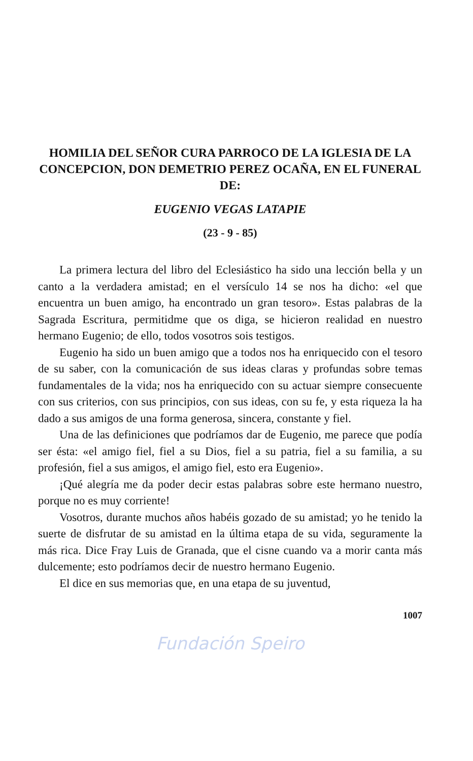HOMILIA DEL SEÑOR CURA PARROCO DE LA IGLESIA DE LA CONCEPCION, DON DEMETRIO PEREZ OCAÑA, EN EL FUNERAL DE:
EUGENIO VEGAS LATAPIE
(23 - 9 - 85)
La primera lectura del libro del Eclesiástico ha sido una lección bella y un canto a la verdadera amistad; en el versículo 14 se nos ha dicho: «el que encuentra un buen amigo, ha encontrado un gran tesoro». Estas palabras de la Sagrada Escritura, permitidme que os diga, se hicieron realidad en nuestro hermano Eugenio; de ello, todos vosotros sois testigos.
Eugenio ha sido un buen amigo que a todos nos ha enriquecido con el tesoro de su saber, con la comunicación de sus ideas claras y profundas sobre temas fundamentales de la vida; nos ha enriquecido con su actuar siempre consecuente con sus criterios, con sus principios, con sus ideas, con su fe, y esta riqueza la ha dado a sus amigos de una forma generosa, sincera, constante y fiel.
Una de las definiciones que podríamos dar de Eugenio, me parece que podía ser ésta: «el amigo fiel, fiel a su Dios, fiel a su patria, fiel a su familia, a su profesión, fiel a sus amigos, el amigo fiel, esto era Eugenio».
¡Qué alegría me da poder decir estas palabras sobre este hermano nuestro, porque no es muy corriente!
Vosotros, durante muchos años habéis gozado de su amistad; yo he tenido la suerte de disfrutar de su amistad en la última etapa de su vida, seguramente la más rica. Dice Fray Luis de Granada, que el cisne cuando va a morir canta más dulcemente; esto podríamos decir de nuestro hermano Eugenio.
El dice en sus memorias que, en una etapa de su juventud,
1007
Fundación Speiro